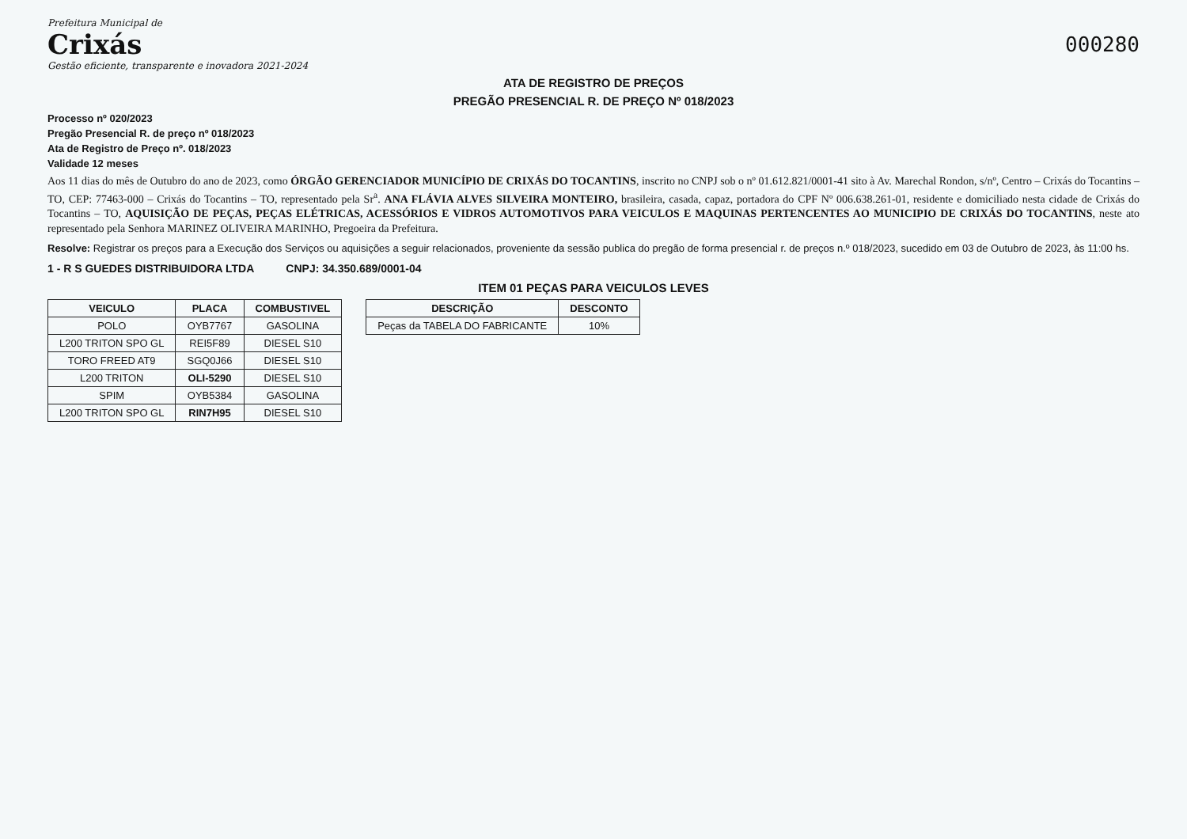Prefeitura Municipal de
Crixás
Gestão eficiente, transparente e inovadora 2021-2024
000280
ATA DE REGISTRO DE PREÇOS
PREGÃO PRESENCIAL R. DE PREÇO Nº 018/2023
Processo nº 020/2023
Pregão Presencial R. de preço nº 018/2023
Ata de Registro de Preço nº. 018/2023
Validade 12 meses
Aos 11 dias do mês de Outubro do ano de 2023, como ÓRGÃO GERENCIADOR MUNICÍPIO DE CRIXÁS DO TOCANTINS, inscrito no CNPJ sob o nº 01.612.821/0001-41 sito à Av. Marechal Rondon, s/nº, Centro – Crixás do Tocantins – TO, CEP: 77463-000 – Crixás do Tocantins – TO, representado pela Sr<sup>a</sup>. ANA FLÁVIA ALVES SILVEIRA MONTEIRO, brasileira, casada, capaz, portadora do CPF Nº 006.638.261-01, residente e domiciliado nesta cidade de Crixás do Tocantins – TO, AQUISIÇÃO DE PEÇAS, PEÇAS ELÉTRICAS, ACESSÓRIOS E VIDROS AUTOMOTIVOS PARA VEICULOS E MAQUINAS PERTENCENTES AO MUNICIPIO DE CRIXÁS DO TOCANTINS, neste ato representado pela Senhora MARINEZ OLIVEIRA MARINHO, Pregoeira da Prefeitura.
Resolve: Registrar os preços para a Execução dos Serviços ou aquisições a seguir relacionados, proveniente da sessão publica do pregão de forma presencial r. de preços n.º 018/2023, sucedido em 03 de Outubro de 2023, às 11:00 hs.
1 - R S GUEDES DISTRIBUIDORA LTDA CNPJ: 34.350.689/0001-04
ITEM 01 PEÇAS PARA VEICULOS LEVES
| VEICULO | PLACA | COMBUSTIVEL |
| --- | --- | --- |
| POLO | OYB7767 | GASOLINA |
| L200 TRITON SPO GL | REI5F89 | DIESEL S10 |
| TORO FREED AT9 | SGQ0J66 | DIESEL S10 |
| L200 TRITON | OLI-5290 | DIESEL S10 |
| SPIM | OYB5384 | GASOLINA |
| L200 TRITON SPO GL | RIN7H95 | DIESEL S10 |
| DESCRIÇÃO | DESCONTO |
| --- | --- |
| Peças da TABELA DO FABRICANTE | 10% |